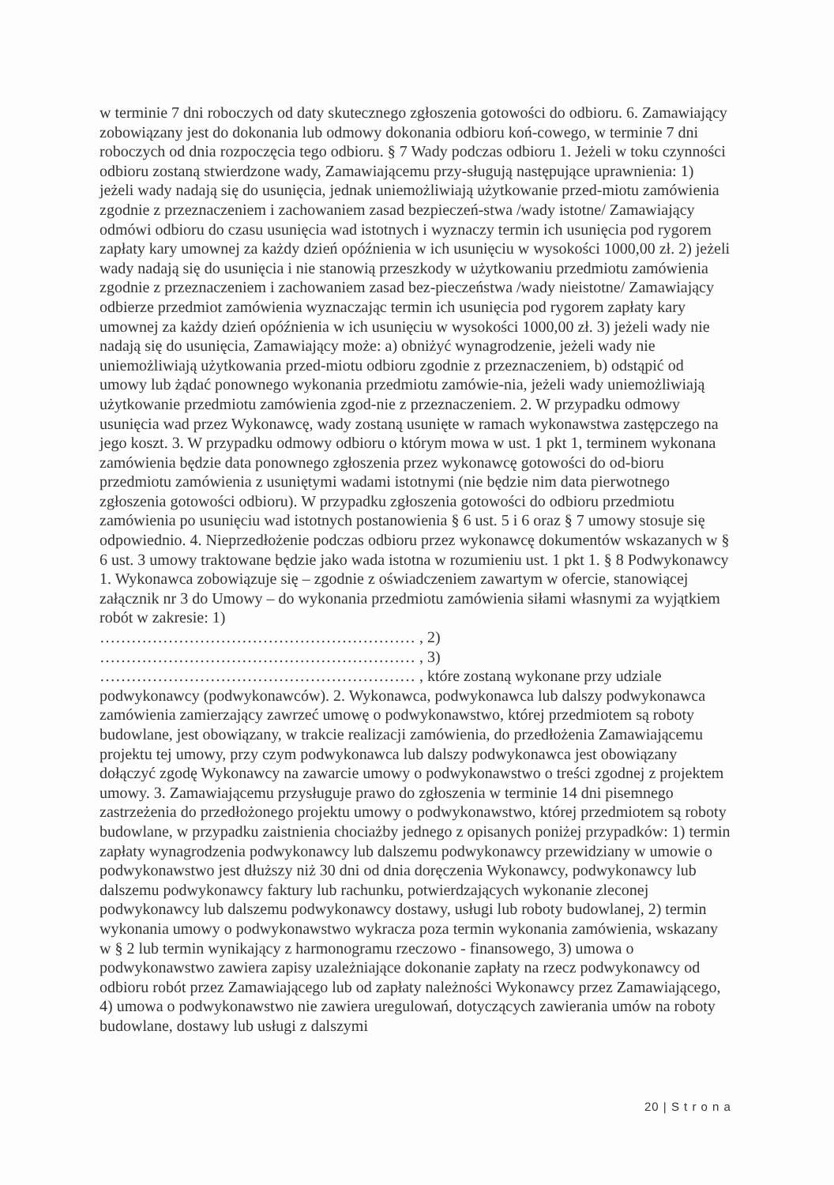w terminie 7 dni roboczych od daty skutecznego zgłoszenia gotowości do odbioru. 6. Zamawiający zobowiązany jest do dokonania lub odmowy dokonania odbioru koń-cowego, w terminie 7 dni roboczych od dnia rozpoczęcia tego odbioru. § 7 Wady podczas odbioru 1. Jeżeli w toku czynności odbioru zostaną stwierdzone wady, Zamawiającemu przy-sługują następujące uprawnienia: 1) jeżeli wady nadają się do usunięcia, jednak uniemożliwiają użytkowanie przed-miotu zamówienia zgodnie z przeznaczeniem i zachowaniem zasad bezpieczeń-stwa /wady istotne/ Zamawiający odmówi odbioru do czasu usunięcia wad istotnych i wyznaczy termin ich usunięcia pod rygorem zapłaty kary umownej za każdy dzień opóźnienia w ich usunięciu w wysokości 1000,00 zł. 2) jeżeli wady nadają się do usunięcia i nie stanowią przeszkody w użytkowaniu przedmiotu zamówienia zgodnie z przeznaczeniem i zachowaniem zasad bez-pieczeństwa /wady nieistotne/ Zamawiający odbierze przedmiot zamówienia wyznaczając termin ich usunięcia pod rygorem zapłaty kary umownej za każdy dzień opóźnienia w ich usunięciu w wysokości 1000,00 zł. 3) jeżeli wady nie nadają się do usunięcia, Zamawiający może: a) obniżyć wynagrodzenie, jeżeli wady nie uniemożliwiają użytkowania przed-miotu odbioru zgodnie z przeznaczeniem, b) odstąpić od umowy lub żądać ponownego wykonania przedmiotu zamówie-nia, jeżeli wady uniemożliwiają użytkowanie przedmiotu zamówienia zgod-nie z przeznaczeniem. 2. W przypadku odmowy usunięcia wad przez Wykonawcę, wady zostaną usunięte w ramach wykonawstwa zastępczego na jego koszt. 3. W przypadku odmowy odbioru o którym mowa w ust. 1 pkt 1, terminem wykonana zamówienia będzie data ponownego zgłoszenia przez wykonawcę gotowości do od-bioru przedmiotu zamówienia z usuniętymi wadami istotnymi (nie będzie nim data pierwotnego zgłoszenia gotowości odbioru). W przypadku zgłoszenia gotowości do odbioru przedmiotu zamówienia po usunięciu wad istotnych postanowienia § 6 ust. 5 i 6 oraz § 7 umowy stosuje się odpowiednio. 4. Nieprzedłożenie podczas odbioru przez wykonawcę dokumentów wskazanych w § 6 ust. 3 umowy traktowane będzie jako wada istotna w rozumieniu ust. 1 pkt 1. § 8 Podwykonawcy 1. Wykonawca zobowiązuje się – zgodnie z oświadczeniem zawartym w ofercie, stanowiącej załącznik nr 3 do Umowy – do wykonania przedmiotu zamówienia siłami własnymi za wyjątkiem robót w zakresie: 1)
…………………………………………………… , 2)
…………………………………………………… , 3)
…………………………………………………… , które zostaną wykonane przy udziale podwykonawcy (podwykonawców). 2. Wykonawca, podwykonawca lub dalszy podwykonawca zamówienia zamierzający zawrzeć umowę o podwykonawstwo, której przedmiotem są roboty budowlane, jest obowiązany, w trakcie realizacji zamówienia, do przedłożenia Zamawiającemu projektu tej umowy, przy czym podwykonawca lub dalszy podwykonawca jest obowiązany dołączyć zgodę Wykonawcy na zawarcie umowy o podwykonawstwo o treści zgodnej z projektem umowy. 3. Zamawiającemu przysługuje prawo do zgłoszenia w terminie 14 dni pisemnego zastrzeżenia do przedłożonego projektu umowy o podwykonawstwo, której przedmiotem są roboty budowlane, w przypadku zaistnienia chociażby jednego z opisanych poniżej przypadków: 1) termin zapłaty wynagrodzenia podwykonawcy lub dalszemu podwykonawcy przewidziany w umowie o podwykonawstwo jest dłuższy niż 30 dni od dnia doręczenia Wykonawcy, podwykonawcy lub dalszemu podwykonawcy faktury lub rachunku, potwierdzających wykonanie zleconej podwykonawcy lub dalszemu podwykonawcy dostawy, usługi lub roboty budowlanej, 2) termin wykonania umowy o podwykonawstwo wykracza poza termin wykonania zamówienia, wskazany w § 2 lub termin wynikający z harmonogramu rzeczowo - finansowego, 3) umowa o podwykonawstwo zawiera zapisy uzależniające dokonanie zapłaty na rzecz podwykonawcy od odbioru robót przez Zamawiającego lub od zapłaty należności Wykonawcy przez Zamawiającego, 4) umowa o podwykonawstwo nie zawiera uregulowań, dotyczących zawierania umów na roboty budowlane, dostawy lub usługi z dalszymi
20 | S t r o n a